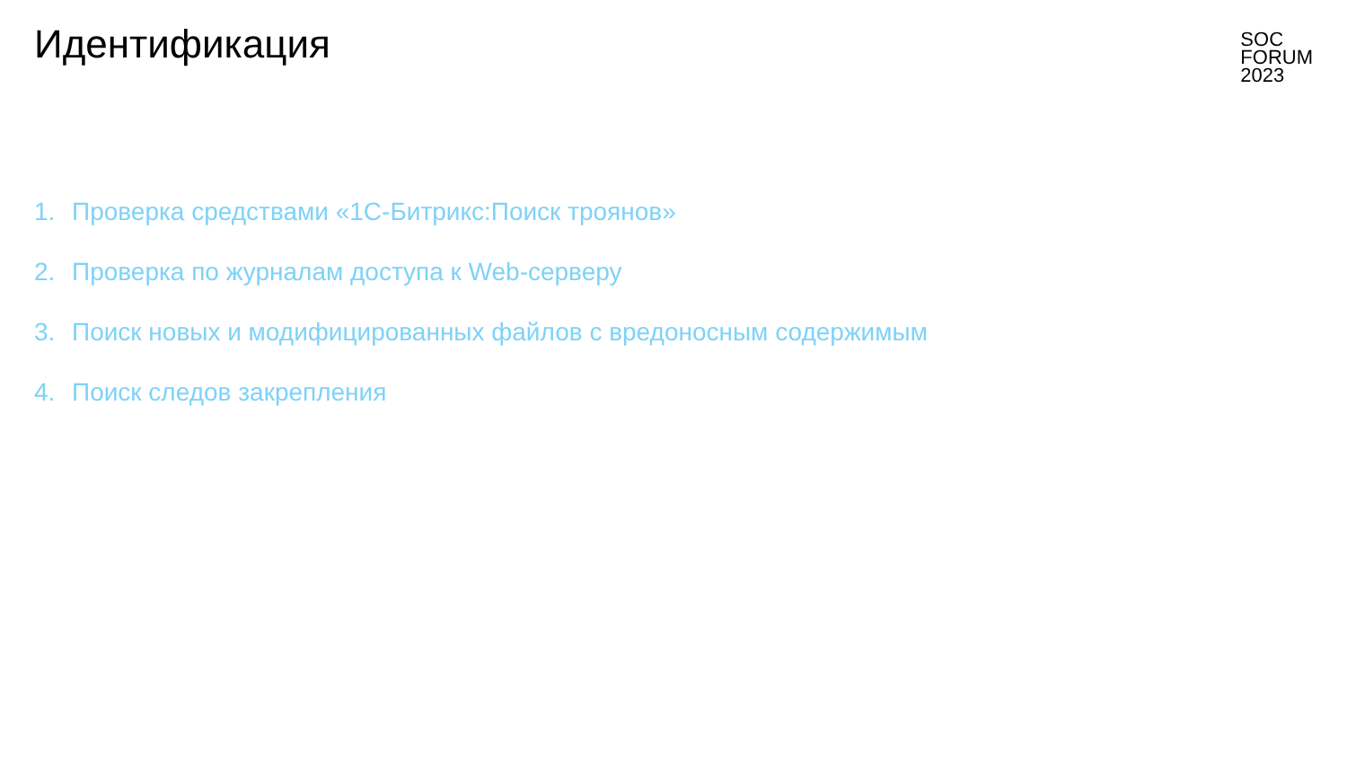Идентификация
SOC
FORUM
2023
1. Проверка средствами «1С-Битрикс:Поиск троянов»
2. Проверка по журналам доступа к Web-серверу
3. Поиск новых и модифицированных файлов с вредоносным содержимым
4. Поиск следов закрепления